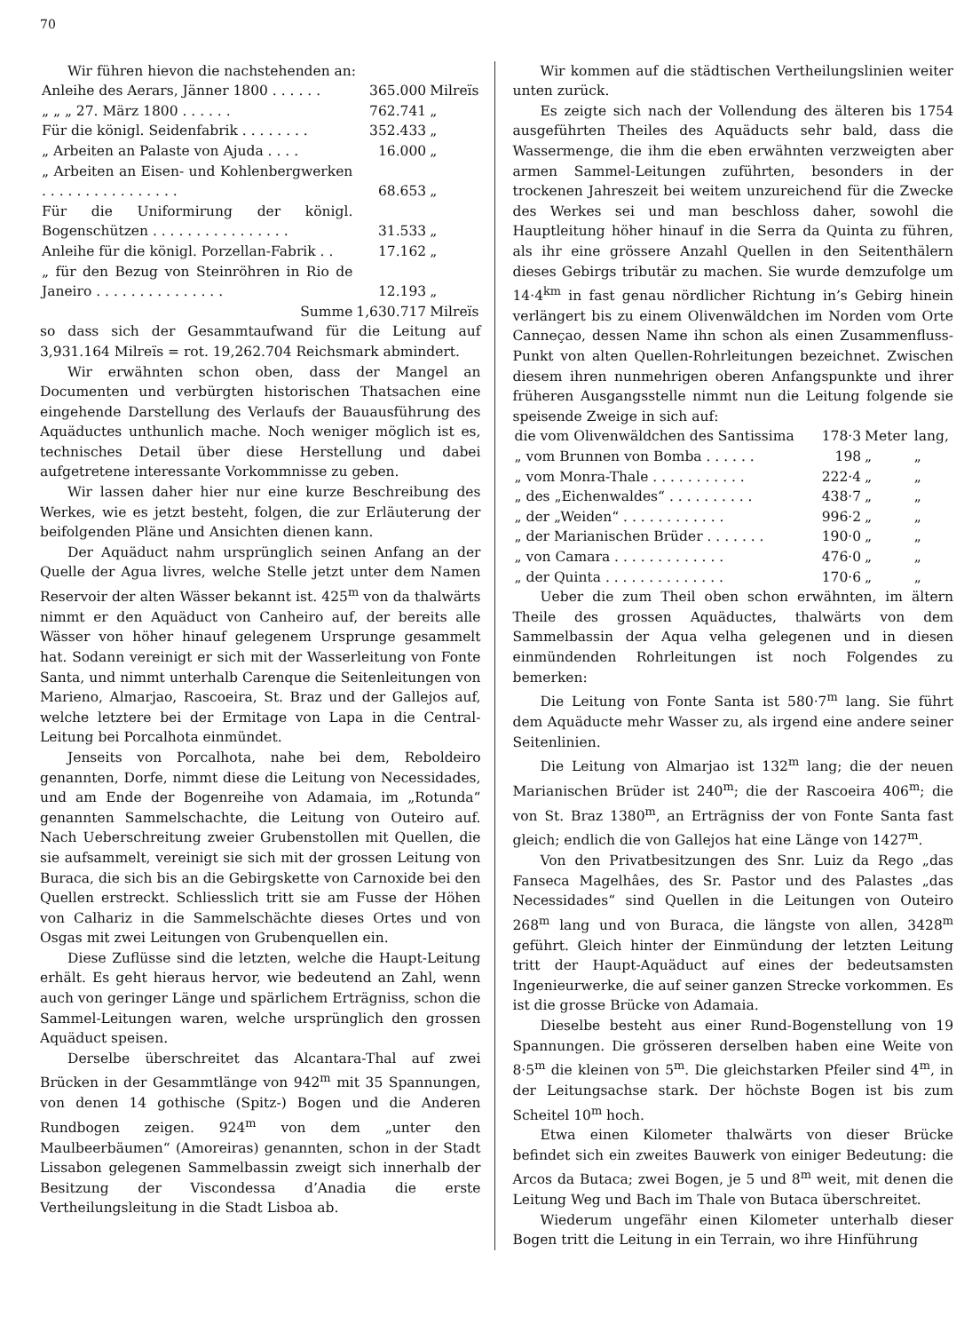70
Wir führen hievon die nachstehenden an:
| Anleihe des Aerars, Jänner 1800 . . . . . . | 365.000 | Milreïs |
| „ „ „ 27. März 1800 . . . . . . | 762.741 | „ |
| Für die königl. Seidenfabrik . . . . . . . . | 352.433 | „ |
| „ Arbeiten an Palaste von Ajuda . . . . | 16.000 | „ |
| „ Arbeiten an Eisen- und Kohlenbergwerken . . . . . . . . . . . . . . . . | 68.653 | „ |
| Für die Uniformirung der königl. Bogenschützen . . . . . . . . . . . . . . . . | 31.533 | „ |
| Anleihe für die königl. Porzellan-Fabrik . . | 17.162 | „ |
| „ für den Bezug von Steinröhren in Rio de Janeiro . . . . . . . . . . . . . . . | 12.193 | „ |
| Summe | 1,630.717 | Milreïs |
so dass sich der Gesammtaufwand für die Leitung auf 3,931.164 Milreïs = rot. 19,262.704 Reichsmark abmindert.
Wir erwähnten schon oben, dass der Mangel an Documenten und verbürgten historischen Thatsachen eine eingehende Darstellung des Verlaufs der Bauausführung des Aquäductes unthunlich mache. Noch weniger möglich ist es, technisches Detail über diese Herstellung und dabei aufgetretene interessante Vorkommnisse zu geben.
Wir lassen daher hier nur eine kurze Beschreibung des Werkes, wie es jetzt besteht, folgen, die zur Erläuterung der beifolgenden Pläne und Ansichten dienen kann.
Der Aquäduct nahm ursprünglich seinen Anfang an der Quelle der Agua livres, welche Stelle jetzt unter dem Namen Reservoir der alten Wässer bekannt ist. 425<sup>m</sup> von da thalwärts nimmt er den Aquäduct von Canheiro auf, der bereits alle Wässer von höher hinauf gelegenem Ursprunge gesammelt hat. Sodann vereinigt er sich mit der Wasserleitung von Fonte Santa, und nimmt unterhalb Carenque die Seitenleitungen von Marieno, Almarjao, Rascoeira, St. Braz und der Gallejos auf, welche letztere bei der Ermitage von Lapa in die Central-Leitung bei Porcalhota einmündet.
Jenseits von Porcalhota, nahe bei dem, Reboldeiro genannten, Dorfe, nimmt diese die Leitung von Necessidades, und am Ende der Bogenreihe von Adamaia, im „Rotunda“ genannten Sammelschachte, die Leitung von Outeiro auf. Nach Ueberschreitung zweier Grubenstollen mit Quellen, die sie aufsammelt, vereinigt sie sich mit der grossen Leitung von Buraca, die sich bis an die Gebirgskette von Carnoxide bei den Quellen erstreckt. Schliesslich tritt sie am Fusse der Höhen von Calhariz in die Sammelschächte dieses Ortes und von Osgas mit zwei Leitungen von Grubenquellen ein.
Diese Zuflüsse sind die letzten, welche die Haupt-Leitung erhält. Es geht hieraus hervor, wie bedeutend an Zahl, wenn auch von geringer Länge und spärlichem Erträgniss, schon die Sammel-Leitungen waren, welche ursprünglich den grossen Aquäduct speisen.
Derselbe überschreitet das Alcantara-Thal auf zwei Brücken in der Gesammtlänge von 942<sup>m</sup> mit 35 Spannungen, von denen 14 gothische (Spitz-) Bogen und die Anderen Rundbogen zeigen. 924<sup>m</sup> von dem „unter den Maulbeerbäumen“ (Amoreiras) genannten, schon in der Stadt Lissabon gelegenen Sammelbassin zweigt sich innerhalb der Besitzung der Viscondessa d’Anadia die erste Vertheilungsleitung in die Stadt Lisboa ab.
Wir kommen auf die städtischen Vertheilungslinien weiter unten zurück.
Es zeigte sich nach der Vollendung des älteren bis 1754 ausgeführten Theiles des Aquäducts sehr bald, dass die Wassermenge, die ihm die eben erwähnten verzweigten aber armen Sammel-Leitungen zuführten, besonders in der trockenen Jahreszeit bei weitem unzureichend für die Zwecke des Werkes sei und man beschloss daher, sowohl die Hauptleitung höher hinauf in die Serra da Quinta zu führen, als ihr eine grössere Anzahl Quellen in den Seitenthälern dieses Gebirgs tributär zu machen. Sie wurde demzufolge um 14·4<sup>km</sup> in fast genau nördlicher Richtung in’s Gebirg hinein verlängert bis zu einem Olivenwäldchen im Norden vom Orte Canneçao, dessen Name ihn schon als einen Zusammenfluss-Punkt von alten Quellen-Rohrleitungen bezeichnet. Zwischen diesem ihren nunmehrigen oberen Anfangspunkte und ihrer früheren Ausgangsstelle nimmt nun die Leitung folgende sie speisende Zweige in sich auf:
| die vom Olivenwäldchen des Santissima | 178·3 | Meter | lang, |
| „ vom Brunnen von Bomba . . . . . . | 198 | „ | „ |
| „ vom Monra-Thale . . . . . . . . . . . | 222·4 | „ | „ |
| „ des „Eichenwaldes“ . . . . . . . . . . | 438·7 | „ | „ |
| „ der „Weiden“ . . . . . . . . . . . . | 996·2 | „ | „ |
| „ der Marianischen Brüder . . . . . . . | 190·0 | „ | „ |
| „ von Camara . . . . . . . . . . . . . | 476·0 | „ | „ |
| „ der Quinta . . . . . . . . . . . . . . | 170·6 | „ | „ |
Ueber die zum Theil oben schon erwähnten, im ältern Theile des grossen Aquäductes, thalwärts von dem Sammelbassin der Aqua velha gelegenen und in diesen einmündenden Rohrleitungen ist noch Folgendes zu bemerken:
Die Leitung von Fonte Santa ist 580·7<sup>m</sup> lang. Sie führt dem Aquäducte mehr Wasser zu, als irgend eine andere seiner Seitenlinien.
Die Leitung von Almarjao ist 132<sup>m</sup> lang; die der neuen Marianischen Brüder ist 240<sup>m</sup>; die der Rascoeira 406<sup>m</sup>; die von St. Braz 1380<sup>m</sup>, an Erträgniss der von Fonte Santa fast gleich; endlich die von Gallejos hat eine Länge von 1427<sup>m</sup>.
Von den Privatbesitzungen des Snr. Luiz da Rego „das Fanseca Magelhâes, des Sr. Pastor und des Palastes „das Necessidades“ sind Quellen in die Leitungen von Outeiro 268<sup>m</sup> lang und von Buraca, die längste von allen, 3428<sup>m</sup> geführt. Gleich hinter der Einmündung der letzten Leitung tritt der Haupt-Aquäduct auf eines der bedeutsamsten Ingenieurwerke, die auf seiner ganzen Strecke vorkommen. Es ist die grosse Brücke von Adamaia.
Dieselbe besteht aus einer Rund-Bogenstellung von 19 Spannungen. Die grösseren derselben haben eine Weite von 8·5<sup>m</sup> die kleinen von 5<sup>m</sup>. Die gleichstarken Pfeiler sind 4<sup>m</sup>, in der Leitungsachse stark. Der höchste Bogen ist bis zum Scheitel 10<sup>m</sup> hoch.
Etwa einen Kilometer thalwärts von dieser Brücke befindet sich ein zweites Bauwerk von einiger Bedeutung: die Arcos da Butaca; zwei Bogen, je 5 und 8<sup>m</sup> weit, mit denen die Leitung Weg und Bach im Thale von Butaca überschreitet.
Wiederum ungefähr einen Kilometer unterhalb dieser Bogen tritt die Leitung in ein Terrain, wo ihre Hinführung